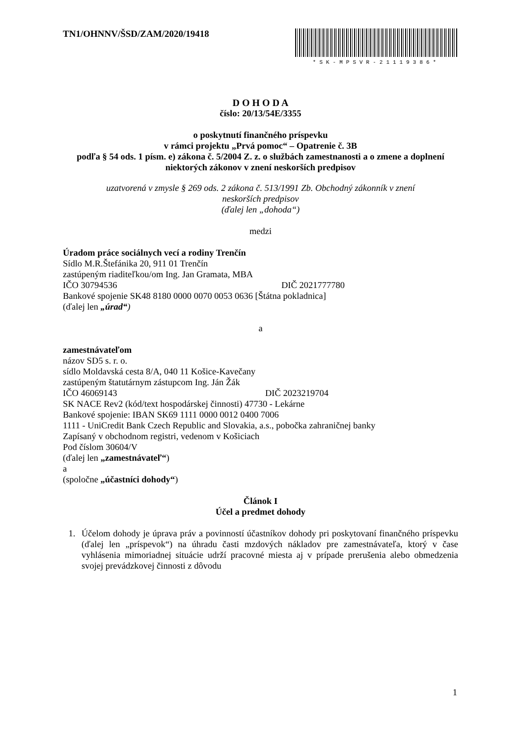TN1/OHNNV/ŠSD/ZAM/2020/19418
*SK-MPSVR-21119386*
D O H O D A
číslo: 20/13/54E/3355
o poskytnutí finančného príspevku
v rámci projektu „Prvá pomoc“ – Opatrenie č. 3B
podľa § 54 ods. 1 písm. e) zákona č. 5/2004 Z. z. o službách zamestnanosti a o zmene a doplnení niektorých zákonov v znení neskorších predpisov
uzatvorená v zmysle § 269 ods. 2 zákona č. 513/1991 Zb. Obchodný zákonník v znení
neskorších predpisov
(ďalej len „dohoda“)
medzi
Úradom práce sociálnych vecí a rodiny Trenčín
Sídlo M.R.Štefánika 20, 911 01 Trenčín
zastúpeným riaditeľkou/om Ing. Jan Gramata, MBA
IČO 30794536 DIČ 2021777780
Bankové spojenie SK48 8180 0000 0070 0053 0636 [Štátna pokladnica]
(ďalej len „úrad“)
a
zamestnávateľom
názov SD5 s. r. o.
sídlo Moldavská cesta 8/A, 040 11 Košice-Kavečany
zastúpeným štatutárnym zástupcom Ing. Ján Žák
IČO 46069143 DIČ 2023219704
SK NACE Rev2 (kód/text hospodárskej činnosti) 47730 - Lekárne
Bankové spojenie: IBAN SK69 1111 0000 0012 0400 7006
1111 - UniCredit Bank Czech Republic and Slovakia, a.s., pobočka zahraničnej banky
Zapísaný v obchodnom registri, vedenom v Košiciach
Pod číslom 30604/V
(ďalej len „zamestnávateľ“)
a
(spoločne „účastníci dohody“)
Článok I
Účel a predmet dohody
1. Účelom dohody je úprava práv a povinností účastníkov dohody pri poskytovaní finančného príspevku (ďalej len „príspevok“) na úhradu časti mzdových nákladov pre zamestnávateľa, ktorý v čase vyhlásenia mimoriadnej situácie udrží pracovné miesta aj v prípade prerušenia alebo obmedzenia svojej prevádzkovej činnosti z dôvodu
1